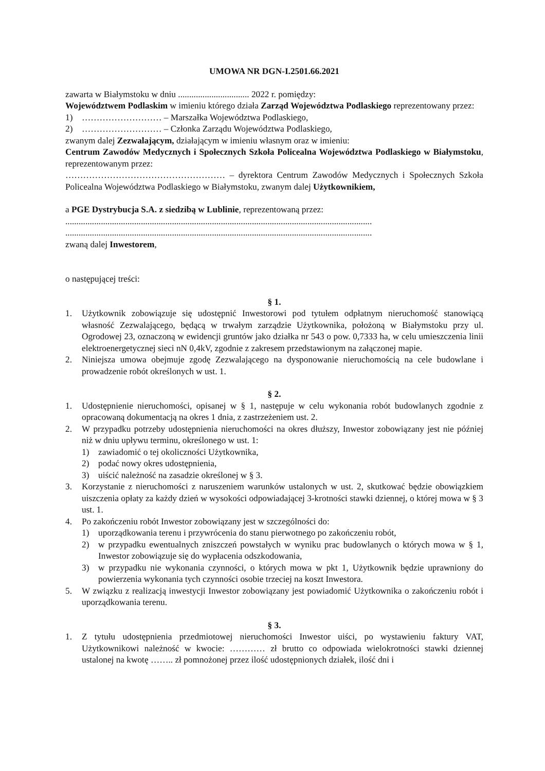UMOWA NR DGN-I.2501.66.2021
zawarta w Białymstoku w dniu ................................ 2022 r. pomiędzy:
Województwem Podlaskim w imieniu którego działa Zarząd Województwa Podlaskiego reprezentowany przez:
1) ……………………… – Marszałka Województwa Podlaskiego,
2) ……………………… – Członka Zarządu Województwa Podlaskiego,
zwanym dalej Zezwalającym, działającym w imieniu własnym oraz w imieniu:
Centrum Zawodów Medycznych i Społecznych Szkoła Policealna Województwa Podlaskiego w Białymstoku, reprezentowanym przez:
……………………………………………… – dyrektora Centrum Zawodów Medycznych i Społecznych Szkoła Policealna Województwa Podlaskiego w Białymstoku, zwanym dalej Użytkownikiem,
a PGE Dystrybucja S.A. z siedzibą w Lublinie, reprezentowaną przez:
..........................................................................................................................................
..........................................................................................................................................
zwaną dalej Inwestorem,
o następującej treści:
§ 1.
1. Użytkownik zobowiązuje się udostępnić Inwestorowi pod tytułem odpłatnym nieruchomość stanowiącą własność Zezwalającego, będącą w trwałym zarządzie Użytkownika, położoną w Białymstoku przy ul. Ogrodowej 23, oznaczoną w ewidencji gruntów jako działka nr 543 o pow. 0,7333 ha, w celu umieszczenia linii elektroenergetycznej sieci nN 0,4kV, zgodnie z zakresem przedstawionym na załączonej mapie.
2. Niniejsza umowa obejmuje zgodę Zezwalającego na dysponowanie nieruchomością na cele budowlane i prowadzenie robót określonych w ust. 1.
§ 2.
1. Udostępnienie nieruchomości, opisanej w § 1, następuje w celu wykonania robót budowlanych zgodnie z opracowaną dokumentacją na okres 1 dnia, z zastrzeżeniem ust. 2.
2. W przypadku potrzeby udostępnienia nieruchomości na okres dłuższy, Inwestor zobowiązany jest nie później niż w dniu upływu terminu, określonego w ust. 1:
1) zawiadomić o tej okoliczności Użytkownika,
2) podać nowy okres udostępnienia,
3) uiścić należność na zasadzie określonej w § 3.
3. Korzystanie z nieruchomości z naruszeniem warunków ustalonych w ust. 2, skutkować będzie obowiązkiem uiszczenia opłaty za każdy dzień w wysokości odpowiadającej 3-krotności stawki dziennej, o której mowa w § 3 ust. 1.
4. Po zakończeniu robót Inwestor zobowiązany jest w szczególności do:
1) uporządkowania terenu i przywrócenia do stanu pierwotnego po zakończeniu robót,
2) w przypadku ewentualnych zniszczeń powstałych w wyniku prac budowlanych o których mowa w § 1, Inwestor zobowiązuje się do wypłacenia odszkodowania,
3) w przypadku nie wykonania czynności, o których mowa w pkt 1, Użytkownik będzie uprawniony do powierzenia wykonania tych czynności osobie trzeciej na koszt Inwestora.
5. W związku z realizacją inwestycji Inwestor zobowiązany jest powiadomić Użytkownika o zakończeniu robót i uporządkowania terenu.
§ 3.
1. Z tytułu udostępnienia przedmiotowej nieruchomości Inwestor uiści, po wystawieniu faktury VAT, Użytkownikowi należność w kwocie: ………… zł brutto co odpowiada wielokrotności stawki dziennej ustalonej na kwotę …….. zł pomnożonej przez ilość udostępnionych działek, ilość dni i